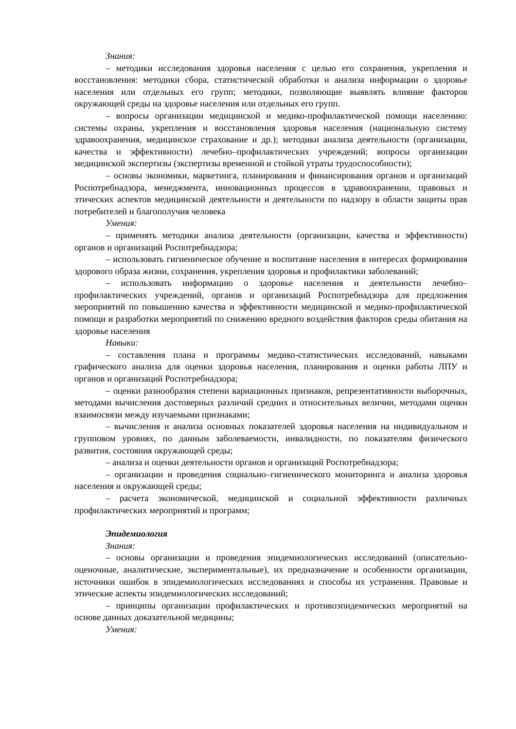Знания:
– методики исследования здоровья населения с целью его сохранения, укрепления и восстановления: методики сбора, статистической обработки и анализа информации о здоровье населения или отдельных его групп; методики, позволяющие выявлять влияние факторов окружающей среды на здоровье населения или отдельных его групп.
– вопросы организации медицинской и медико-профилактической помощи населению: системы охраны, укрепления и восстановления здоровья населения (национальную систему здравоохранения, медицинское страхование и др.); методики анализа деятельности (организации, качества и эффективности) лечебно–профилактических учреждений; вопросы организации медицинской экспертизы (экспертизы временной и стойкой утраты трудоспособности);
– основы экономики, маркетинга, планирования и финансирования органов и организаций Роспотребнадзора, менеджмента, инновационных процессов в здравоохранении, правовых и этических аспектов медицинской деятельности и деятельности по надзору в области защиты прав потребителей и благополучия человека
Умения:
– применять методики анализа деятельности (организации, качества и эффективности) органов и организаций Роспотребнадзора;
– использовать гигиеническое обучение и воспитание населения в интересах формирования здорового образа жизни, сохранения, укрепления здоровья и профилактики заболеваний;
– использовать информацию о здоровье населения и деятельности лечебно–профилактических учреждений, органов и организаций Роспотребнадзора для предложения мероприятий по повышению качества и эффективности медицинской и медико-профилактической помощи и разработки мероприятий по снижению вредного воздействия факторов среды обитания на здоровье населения
Навыки:
– составления плана и программы медико-статистических исследований, навыками графического анализа для оценки здоровья населения, планирования и оценки работы ЛПУ и органов и организаций Роспотребнадзора;
– оценки разнообразия степени вариационных признаков, репрезентативности выборочных, методами вычисления достоверных различий средних и относительных величин, методами оценки взаимосвязи между изучаемыми признаками;
– вычисления и анализа основных показателей здоровья населения на индивидуальном и групповом уровнях, по данным заболеваемости, инвалидности, по показателям физического развития, состояния окружающей среды;
– анализа и оценки деятельности органов и организаций Роспотребнадзора;
– организации и проведения социально–гигиенического мониторинга и анализа здоровья населения и окружающей среды;
– расчета экономической, медицинской и социальной эффективности различных профилактических мероприятий и программ;
Эпидемиология
Знания:
– основы организации и проведения эпидемиологических исследований (описательно-оценочные, аналитические, экспериментальные), их предназначение и особенности организации, источники ошибок в эпидемиологических исследованиях и способы их устранения. Правовые и этические аспекты эпидемиологических исследований;
– принципы организации профилактических и противоэпидемических мероприятий на основе данных доказательной медицины;
Умения: